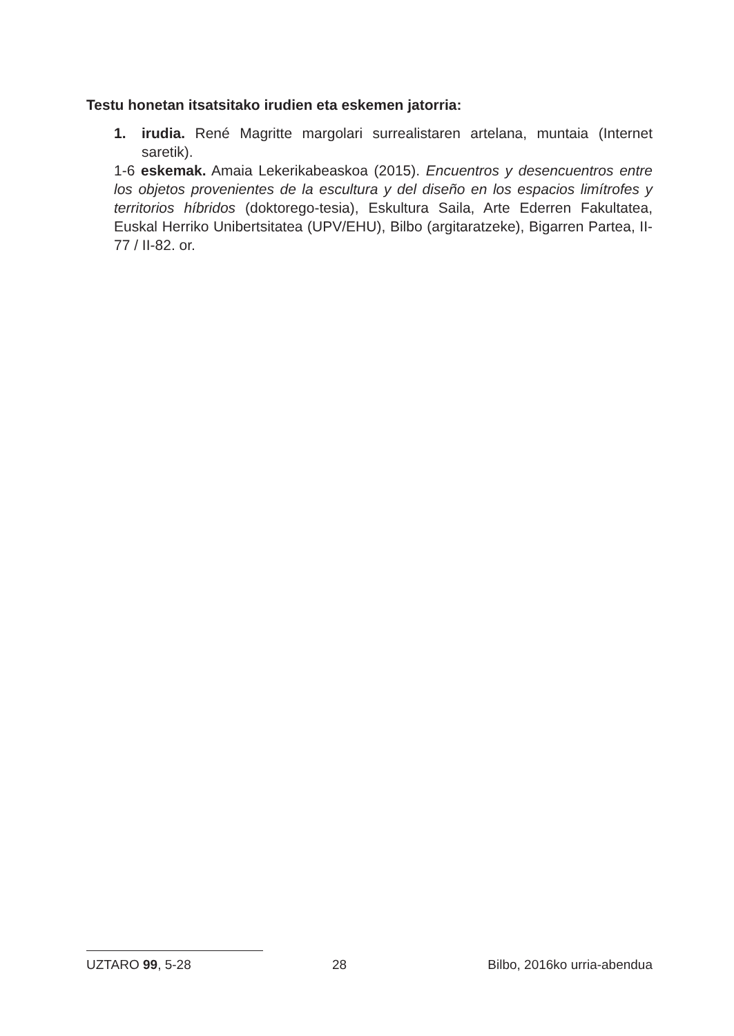Testu honetan itsatsitako irudien eta eskemen jatorria:
1. irudia. René Magritte margolari surrealistaren artelana, muntaia (Internet saretik).
1-6 eskemak. Amaia Lekerikabeaskoa (2015). Encuentros y desencuentros entre los objetos provenientes de la escultura y del diseño en los espacios limítrofes y territorios híbridos (doktorego-tesia), Eskultura Saila, Arte Ederren Fakultatea, Euskal Herriko Unibertsitatea (UPV/EHU), Bilbo (argitaratzeke), Bigarren Partea, II-77 / II-82. or.
UZTARO 99, 5-28 28 Bilbo, 2016ko urria-abendua